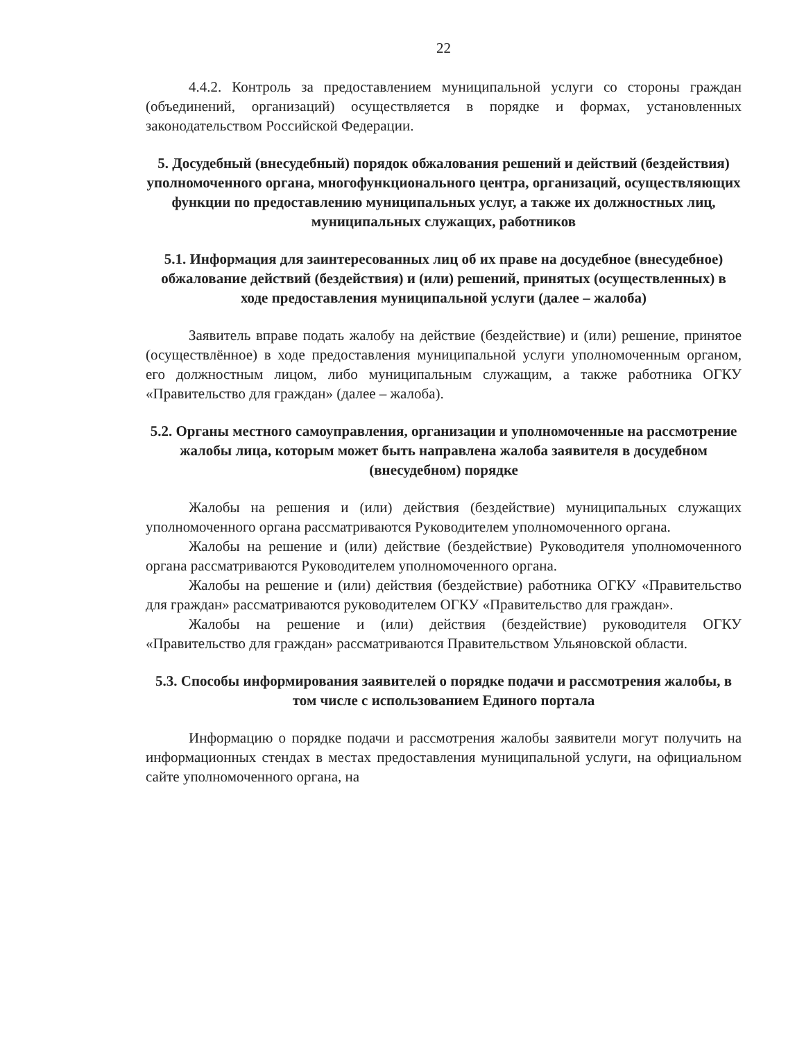22
4.4.2. Контроль за предоставлением муниципальной услуги со стороны граждан (объединений, организаций) осуществляется в порядке и формах, установленных законодательством Российской Федерации.
5. Досудебный (внесудебный) порядок обжалования решений и действий (бездействия) уполномоченного органа, многофункционального центра, организаций, осуществляющих функции по предоставлению муниципальных услуг, а также их должностных лиц, муниципальных служащих, работников
5.1. Информация для заинтересованных лиц об их праве на досудебное (внесудебное) обжалование действий (бездействия) и (или) решений, принятых (осуществленных) в ходе предоставления муниципальной услуги (далее – жалоба)
Заявитель вправе подать жалобу на действие (бездействие) и (или) решение, принятое (осуществлённое) в ходе предоставления муниципальной услуги уполномоченным органом, его должностным лицом, либо муниципальным служащим, а также работника ОГКУ «Правительство для граждан» (далее – жалоба).
5.2. Органы местного самоуправления, организации и уполномоченные на рассмотрение жалобы лица, которым может быть направлена жалоба заявителя в досудебном (внесудебном) порядке
Жалобы на решения и (или) действия (бездействие) муниципальных служащих уполномоченного органа рассматриваются Руководителем уполномоченного органа.
Жалобы на решение и (или) действие (бездействие) Руководителя уполномоченного органа рассматриваются Руководителем уполномоченного органа.
Жалобы на решение и (или) действия (бездействие) работника ОГКУ «Правительство для граждан» рассматриваются руководителем ОГКУ «Правительство для граждан».
Жалобы на решение и (или) действия (бездействие) руководителя ОГКУ «Правительство для граждан» рассматриваются Правительством Ульяновской области.
5.3. Способы информирования заявителей о порядке подачи и рассмотрения жалобы, в том числе с использованием Единого портала
Информацию о порядке подачи и рассмотрения жалобы заявители могут получить на информационных стендах в местах предоставления муниципальной услуги, на официальном сайте уполномоченного органа, на